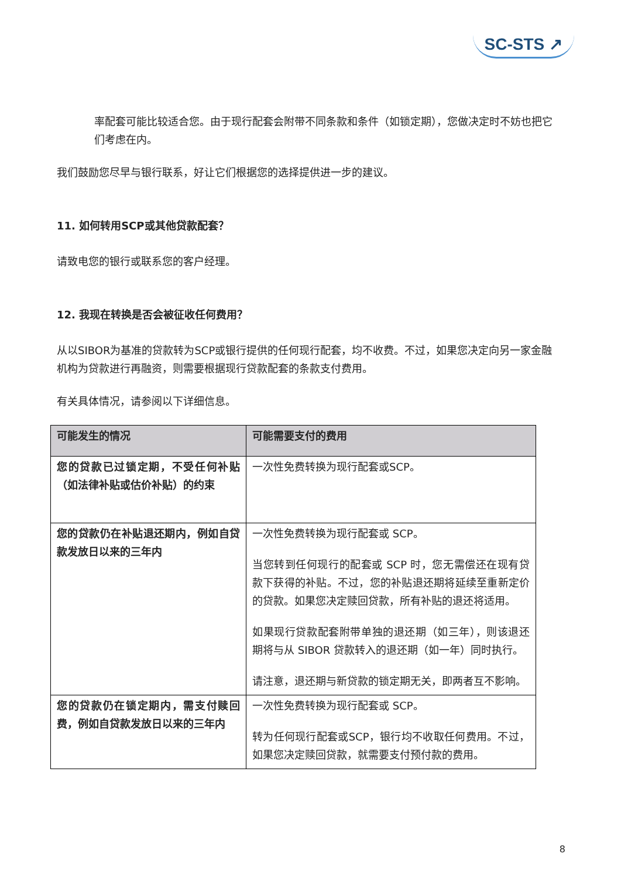SC-STS ↗
率配套可能比较适合您。由于现行配套会附带不同条款和条件（如锁定期），您做决定时不妨也把它们考虑在内。
我们鼓励您尽早与银行联系，好让它们根据您的选择提供进一步的建议。
11. 如何转用SCP或其他贷款配套？
请致电您的银行或联系您的客户经理。
12. 我现在转换是否会被征收任何费用？
从以SIBOR为基准的贷款转为SCP或银行提供的任何现行配套，均不收费。不过，如果您决定向另一家金融机构为贷款进行再融资，则需要根据现行贷款配套的条款支付费用。
有关具体情况，请参阅以下详细信息。
| 可能发生的情况 | 可能需要支付的费用 |
| --- | --- |
| 您的贷款已过锁定期，不受任何补贴（如法律补贴或估价补贴）的约束 | 一次性免费转换为现行配套或SCP。 |
| 您的贷款仍在补贴退还期内，例如自贷款发放日以来的三年内 | 一次性免费转换为现行配套或 SCP。 当您转到任何现行的配套或 SCP 时，您无需偿还在现有贷款下获得的补贴。不过，您的补贴退还期将延续至重新定价的贷款。如果您决定赎回贷款，所有补贴的退还将适用。 如果现行贷款配套附带单独的退还期（如三年），则该退还期将与从 SIBOR 贷款转入的退还期（如一年）同时执行。 请注意，退还期与新贷款的锁定期无关，即两者互不影响。 |
| 您的贷款仍在锁定期内，需支付赎回费，例如自贷款发放日以来的三年内 | 一次性免费转换为现行配套或 SCP。 转为任何现行配套或SCP，银行均不收取任何费用。不过，如果您决定赎回贷款，就需要支付预付款的费用。 |
8